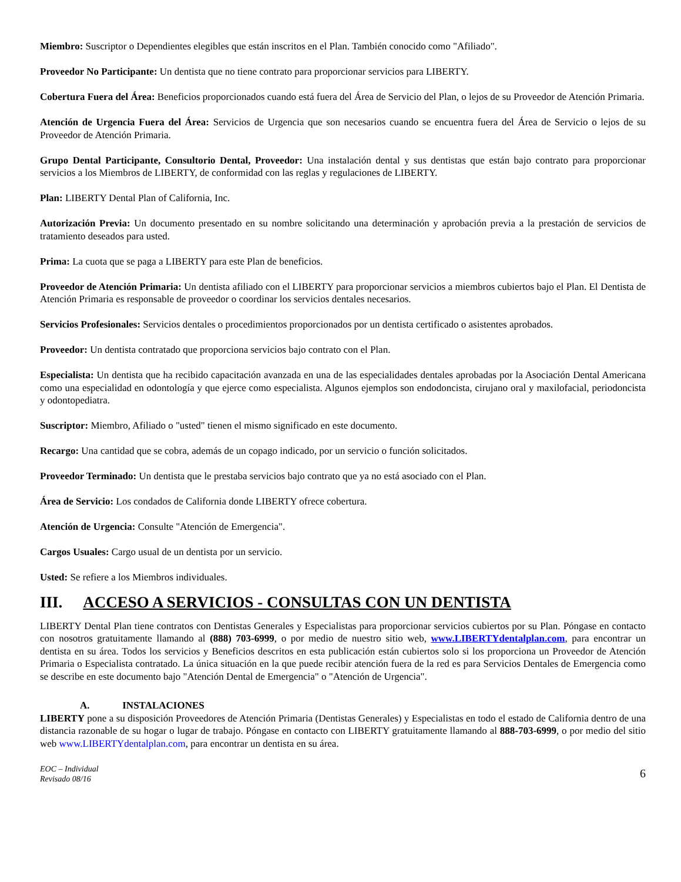Miembro: Suscriptor o Dependientes elegibles que están inscritos en el Plan. También conocido como "Afiliado".
Proveedor No Participante: Un dentista que no tiene contrato para proporcionar servicios para LIBERTY.
Cobertura Fuera del Área: Beneficios proporcionados cuando está fuera del Área de Servicio del Plan, o lejos de su Proveedor de Atención Primaria.
Atención de Urgencia Fuera del Área: Servicios de Urgencia que son necesarios cuando se encuentra fuera del Área de Servicio o lejos de su Proveedor de Atención Primaria.
Grupo Dental Participante, Consultorio Dental, Proveedor: Una instalación dental y sus dentistas que están bajo contrato para proporcionar servicios a los Miembros de LIBERTY, de conformidad con las reglas y regulaciones de LIBERTY.
Plan: LIBERTY Dental Plan of California, Inc.
Autorización Previa: Un documento presentado en su nombre solicitando una determinación y aprobación previa a la prestación de servicios de tratamiento deseados para usted.
Prima: La cuota que se paga a LIBERTY para este Plan de beneficios.
Proveedor de Atención Primaria: Un dentista afiliado con el LIBERTY para proporcionar servicios a miembros cubiertos bajo el Plan. El Dentista de Atención Primaria es responsable de proveedor o coordinar los servicios dentales necesarios.
Servicios Profesionales: Servicios dentales o procedimientos proporcionados por un dentista certificado o asistentes aprobados.
Proveedor: Un dentista contratado que proporciona servicios bajo contrato con el Plan.
Especialista: Un dentista que ha recibido capacitación avanzada en una de las especialidades dentales aprobadas por la Asociación Dental Americana como una especialidad en odontología y que ejerce como especialista. Algunos ejemplos son endodoncista, cirujano oral y maxilofacial, periodoncista y odontopediatra.
Suscriptor: Miembro, Afiliado o "usted" tienen el mismo significado en este documento.
Recargo: Una cantidad que se cobra, además de un copago indicado, por un servicio o función solicitados.
Proveedor Terminado: Un dentista que le prestaba servicios bajo contrato que ya no está asociado con el Plan.
Área de Servicio: Los condados de California donde LIBERTY ofrece cobertura.
Atención de Urgencia: Consulte "Atención de Emergencia".
Cargos Usuales: Cargo usual de un dentista por un servicio.
Usted: Se refiere a los Miembros individuales.
III. ACCESO A SERVICIOS - CONSULTAS CON UN DENTISTA
LIBERTY Dental Plan tiene contratos con Dentistas Generales y Especialistas para proporcionar servicios cubiertos por su Plan. Póngase en contacto con nosotros gratuitamente llamando al (888) 703-6999, o por medio de nuestro sitio web, www.LIBERTYdentalplan.com, para encontrar un dentista en su área. Todos los servicios y Beneficios descritos en esta publicación están cubiertos solo si los proporciona un Proveedor de Atención Primaria o Especialista contratado. La única situación en la que puede recibir atención fuera de la red es para Servicios Dentales de Emergencia como se describe en este documento bajo "Atención Dental de Emergencia" o "Atención de Urgencia".
A. INSTALACIONES
LIBERTY pone a su disposición Proveedores de Atención Primaria (Dentistas Generales) y Especialistas en todo el estado de California dentro de una distancia razonable de su hogar o lugar de trabajo. Póngase en contacto con LIBERTY gratuitamente llamando al 888-703-6999, o por medio del sitio web www.LIBERTYdentalplan.com, para encontrar un dentista en su área.
EOC – Individual
Revisado 08/16 6